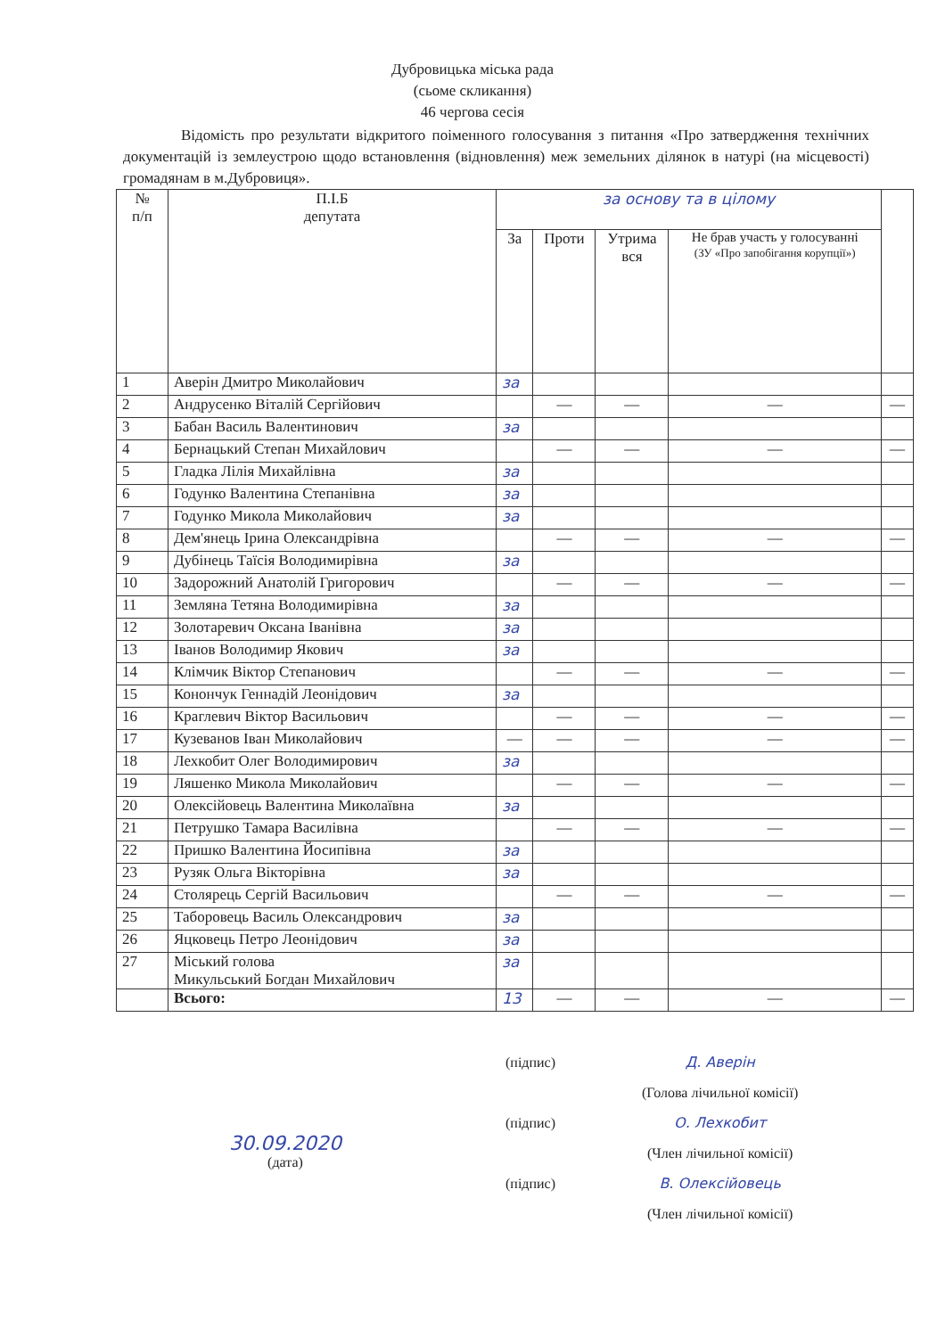Дубровицька міська рада
(сьоме скликання)
46 чергова сесія
Відомість про результати відкритого поіменного голосування з питання «Про затвердження технічних документацій із землеустрою щодо встановлення (відновлення) меж земельних ділянок в натурі (на місцевості) громадянам в м.Дубровиця».
| № п/п | П.І.Б депутата | за основу та в цілому | | | | |
| --- | --- | --- | --- | --- | --- | --- |
| | | За | Проти | Утрима вся | Не брав участь у голосуванні (ЗУ «Про запобігання корупції») | |
| 1 | Аверін Дмитро Миколайович | за | | | | |
| 2 | Андрусенко Віталій Сергійович | | — | — | — | — |
| 3 | Бабан Василь Валентинович | за | | | | |
| 4 | Бернацький Степан Михайлович | | — | — | — | — |
| 5 | Гладка Лілія Михайлівна | за | | | | |
| 6 | Годунко Валентина Степанівна | за | | | | |
| 7 | Годунко Микола Миколайович | за | | | | |
| 8 | Дем'янець Ірина Олександрівна | | — | — | — | — |
| 9 | Дубінець Таїсія Володимирівна | за | | | | |
| 10 | Задорожний Анатолій Григорович | | — | — | — | — |
| 11 | Земляна Тетяна Володимирівна | за | | | | |
| 12 | Золотаревич Оксана Іванівна | за | | | | |
| 13 | Іванов Володимир Якович | за | | | | |
| 14 | Клімчик Віктор Степанович | | — | — | — | — |
| 15 | Конончук Геннадій Леонідович | за | | | | |
| 16 | Краглевич Віктор Васильович | | — | — | — | — |
| 17 | Кузеванов Іван Миколайович | — | — | — | — | — |
| 18 | Лехкобит Олег Володимирович | за | | | | |
| 19 | Ляшенко Микола Миколайович | | — | — | — | — |
| 20 | Олексійовець Валентина Миколаївна | за | | | | |
| 21 | Петрушко Тамара Василівна | | — | — | — | — |
| 22 | Пришко Валентина Йосипівна | за | | | | |
| 23 | Рузяк Ольга Вікторівна | за | | | | |
| 24 | Столярець Сергій Васильович | | — | — | — | — |
| 25 | Таборовець Василь Олександрович | за | | | | |
| 26 | Яцковець Петро Леонідович | за | | | | |
| 27 | Міський голова Микульський Богдан Михайлович | за | | | | |
| | Всього: | 13 | — | — | — | — |
30.09.2020
(дата)
(підпис)
(підпис)
(підпис)
Д. Аверін
(Голова лічильної комісії)
О. Лехкобит
(Член лічильної комісії)
В. Олексійовець
(Член лічильної комісії)